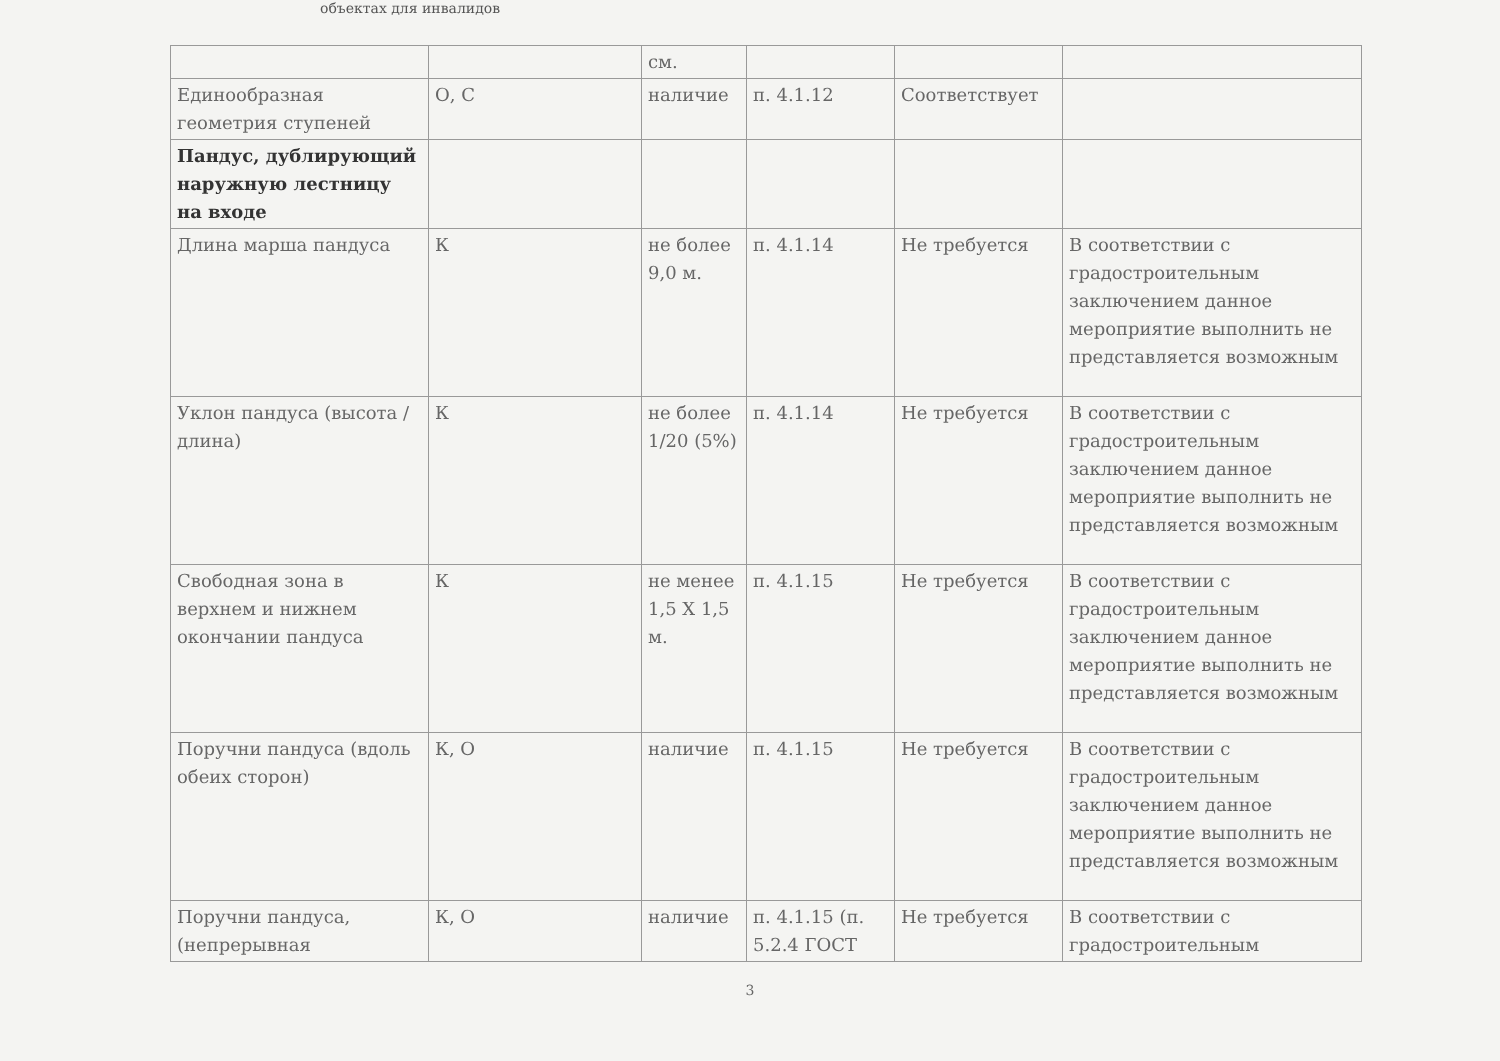объектах для инвалидов
| | | см. | | | |
| Единообразная геометрия ступеней | О, С | наличие | п. 4.1.12 | Соответствует | |
| Пандус, дублирующий наружную лестницу на входе | | | | | |
| Длина марша пандуса | К | не более 9,0 м. | п. 4.1.14 | Не требуется | В соответствии с градостроительным заключением данное мероприятие выполнить не представляется возможным |
| Уклон пандуса (высота / длина) | К | не более 1/20 (5%) | п. 4.1.14 | Не требуется | В соответствии с градостроительным заключением данное мероприятие выполнить не представляется возможным |
| Свободная зона в верхнем и нижнем окончании пандуса | К | не менее 1,5 Х 1,5 м. | п. 4.1.15 | Не требуется | В соответствии с градостроительным заключением данное мероприятие выполнить не представляется возможным |
| Поручни пандуса (вдоль обеих сторон) | К, О | наличие | п. 4.1.15 | Не требуется | В соответствии с градостроительным заключением данное мероприятие выполнить не представляется возможным |
| Поручни пандуса, (непрерывная | К, О | наличие | п. 4.1.15 (п. 5.2.4 ГОСТ | Не требуется | В соответствии с градостроительным |
3